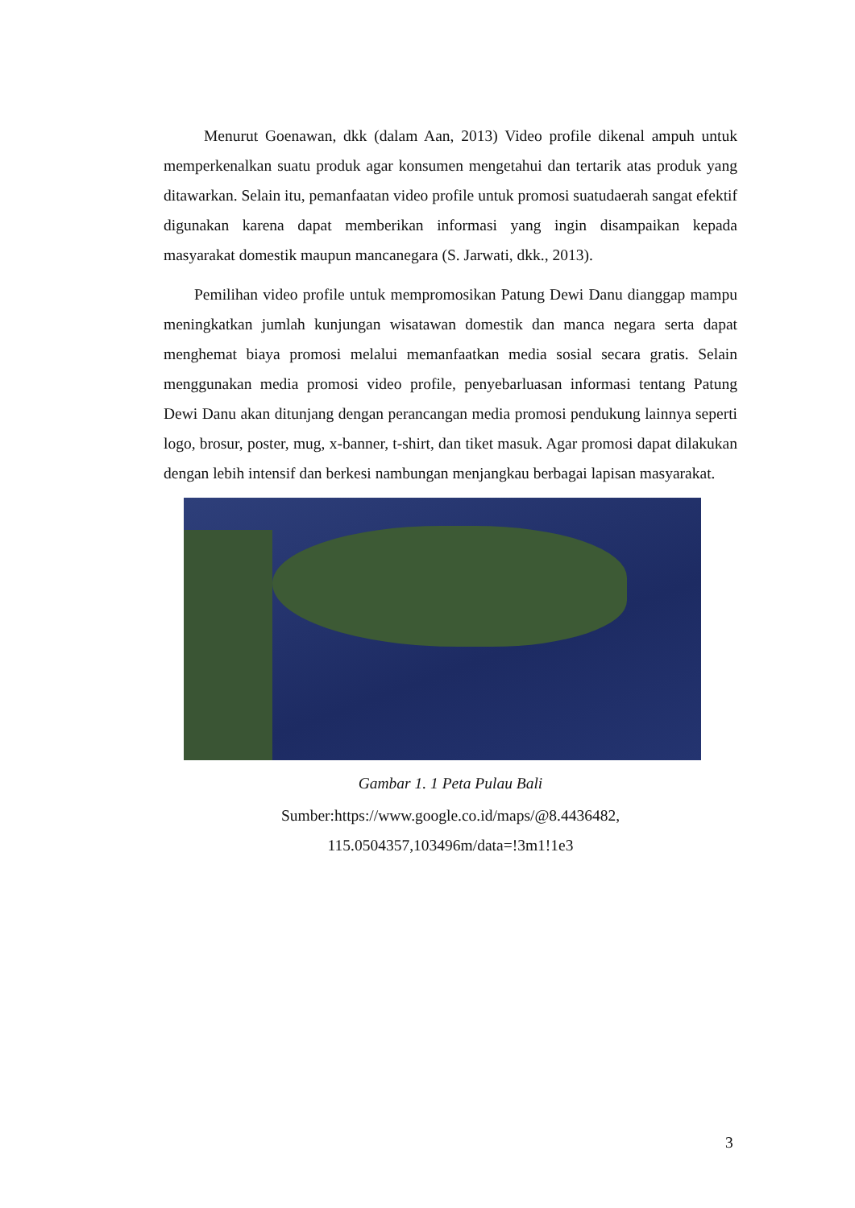Menurut Goenawan, dkk (dalam Aan, 2013) Video profile dikenal ampuh untuk memperkenalkan suatu produk agar konsumen mengetahui dan tertarik atas produk yang ditawarkan. Selain itu, pemanfaatan video profile untuk promosi suatudaerah sangat efektif digunakan karena dapat memberikan informasi yang ingin disampaikan kepada masyarakat domestik maupun mancanegara (S. Jarwati, dkk., 2013).
Pemilihan video profile untuk mempromosikan Patung Dewi Danu dianggap mampu meningkatkan jumlah kunjungan wisatawan domestik dan manca negara serta dapat menghemat biaya promosi melalui memanfaatkan media sosial secara gratis. Selain menggunakan media promosi video profile, penyebarluasan informasi tentang Patung Dewi Danu akan ditunjang dengan perancangan media promosi pendukung lainnya seperti logo, brosur, poster, mug, x-banner, t-shirt, dan tiket masuk. Agar promosi dapat dilakukan dengan lebih intensif dan berkesi nambungan menjangkau berbagai lapisan masyarakat.
Gambar 1. 1 Peta Pulau Bali
Sumber:https://www.google.co.id/maps/@8.4436482,
115.0504357,103496m/data=!3m1!1e3
3